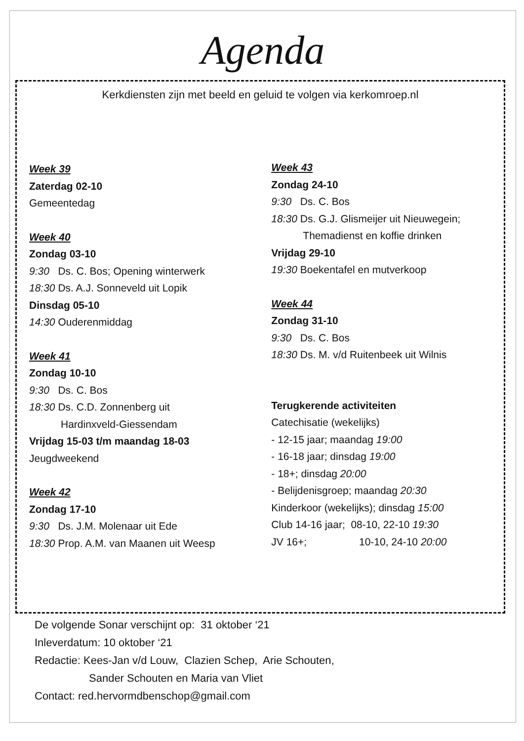Agenda
Kerkdiensten zijn met beeld en geluid te volgen via kerkomroep.nl
Week 39
Zaterdag 02-10
Gemeentedag
Week 40
Zondag 03-10
9:30 Ds. C. Bos; Opening winterwerk
18:30 Ds. A.J. Sonneveld uit Lopik
Dinsdag 05-10
14:30 Ouderenmiddag
Week 41
Zondag 10-10
9:30 Ds. C. Bos
18:30 Ds. C.D. Zonnenberg uit
Hardinxveld-Giessendam
Vrijdag 15-03 t/m maandag 18-03
Jeugdweekend
Week 42
Zondag 17-10
9:30 Ds. J.M. Molenaar uit Ede
18:30 Prop. A.M. van Maanen uit Weesp
Week 43
Zondag 24-10
9:30 Ds. C. Bos
18:30 Ds. G.J. Glismeijer uit Nieuwegein;
Themadienst en koffie drinken
Vrijdag 29-10
19:30 Boekentafel en mutverkoop
Week 44
Zondag 31-10
9:30 Ds. C. Bos
18:30 Ds. M. v/d Ruitenbeek uit Wilnis
Terugkerende activiteiten
Catechisatie (wekelijks)
- 12-15 jaar; maandag 19:00
- 16-18 jaar; dinsdag 19:00
- 18+; dinsdag 20:00
- Belijdenisgroep; maandag 20:30
Kinderkoor (wekelijks); dinsdag 15:00
Club 14-16 jaar; 08-10, 22-10 19:30
JV 16+; 10-10, 24-10 20:00
De volgende Sonar verschijnt op: 31 oktober ‘21
Inleverdatum: 10 oktober ‘21
Redactie: Kees-Jan v/d Louw, Clazien Schep, Arie Schouten,
Sander Schouten en Maria van Vliet
Contact: red.hervormdbenschop@gmail.com